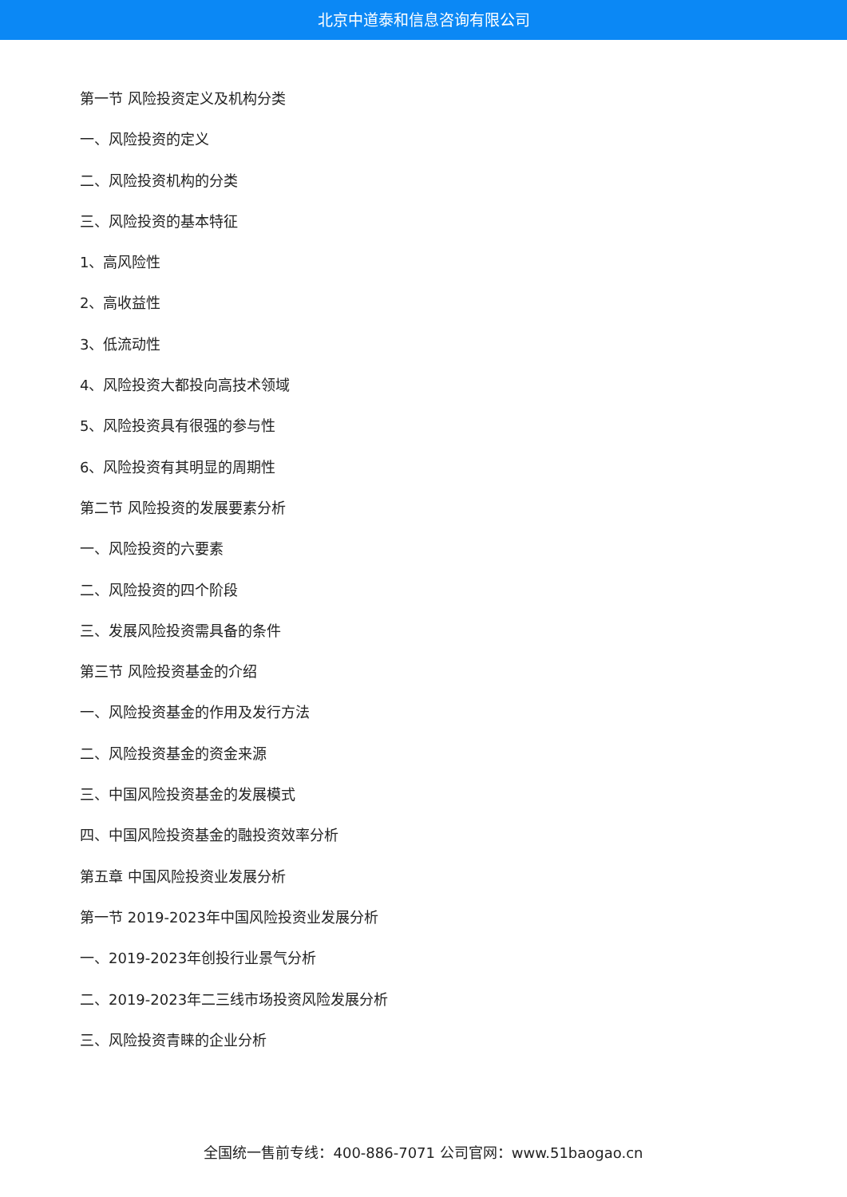北京中道泰和信息咨询有限公司
第一节 风险投资定义及机构分类
一、风险投资的定义
二、风险投资机构的分类
三、风险投资的基本特征
1、高风险性
2、高收益性
3、低流动性
4、风险投资大都投向高技术领域
5、风险投资具有很强的参与性
6、风险投资有其明显的周期性
第二节 风险投资的发展要素分析
一、风险投资的六要素
二、风险投资的四个阶段
三、发展风险投资需具备的条件
第三节 风险投资基金的介绍
一、风险投资基金的作用及发行方法
二、风险投资基金的资金来源
三、中国风险投资基金的发展模式
四、中国风险投资基金的融投资效率分析
第五章 中国风险投资业发展分析
第一节 2019-2023年中国风险投资业发展分析
一、2019-2023年创投行业景气分析
二、2019-2023年二三线市场投资风险发展分析
三、风险投资青睐的企业分析
全国统一售前专线：400-886-7071 公司官网：www.51baogao.cn